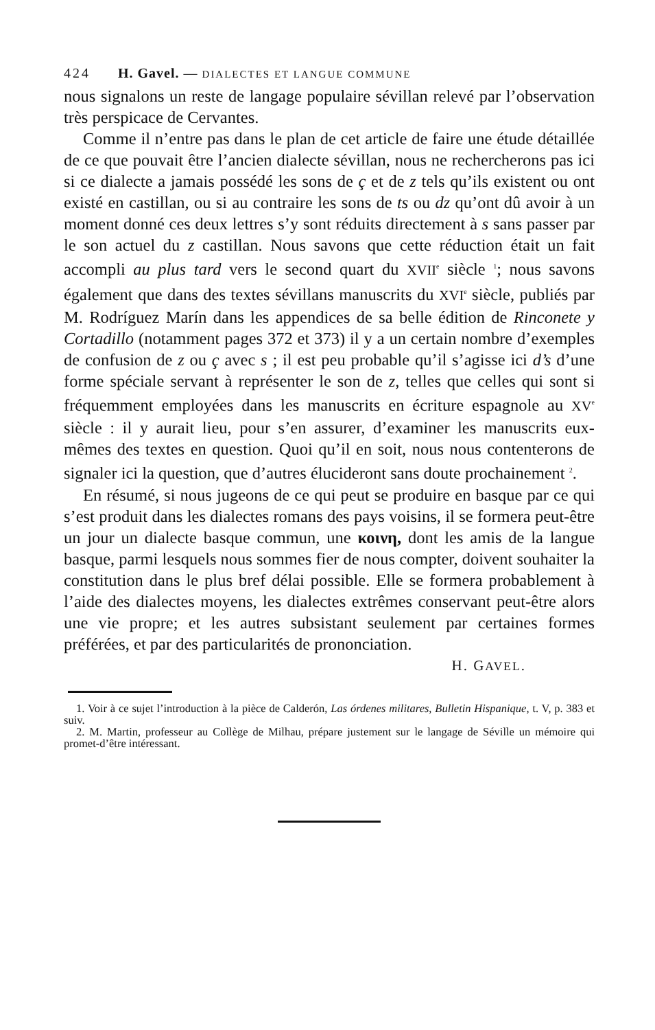424 H. Gavel. — DIALECTES ET LANGUE COMMUNE
nous signalons un reste de langage populaire sévillan relevé par l’observation très perspicace de Cervantes.
Comme il n’entre pas dans le plan de cet article de faire une étude détaillée de ce que pouvait être l’ancien dialecte sévillan, nous ne rechercherons pas ici si ce dialecte a jamais possédé les sons de ç et de z tels qu’ils existent ou ont existé en castillan, ou si au contraire les sons de ts ou dz qu’ont dû avoir à un moment donné ces deux lettres s’y sont réduits directement à s sans passer par le son actuel du z castillan. Nous savons que cette réduction était un fait accompli au plus tard vers le second quart du XVII<sup>e</sup> siècle <sup>1</sup>; nous savons également que dans des textes sévillans manuscrits du XVI<sup>e</sup> siècle, publiés par M. Rodríguez Marín dans les appendices de sa belle édition de Rinconete y Cortadillo (notamment pages 372 et 373) il y a un certain nombre d’exemples de confusion de z ou ç avec s ; il est peu probable qu’il s’agisse ici d’s d’une forme spéciale servant à représenter le son de z, telles que celles qui sont si fréquemment employées dans les manuscrits en écriture espagnole au XV<sup>e</sup> siècle : il y aurait lieu, pour s’en assurer, d’examiner les manuscrits eux-mêmes des textes en question. Quoi qu’il en soit, nous nous contenterons de signaler ici la question, que d’autres élucideront sans doute prochainement <sup>2</sup>.
En résumé, si nous jugeons de ce qui peut se produire en basque par ce qui s’est produit dans les dialectes romans des pays voisins, il se formera peut-être un jour un dialecte basque commun, une κοινη, dont les amis de la langue basque, parmi lesquels nous sommes fier de nous compter, doivent souhaiter la constitution dans le plus bref délai possible. Elle se formera probablement à l’aide des dialectes moyens, les dialectes extrêmes conservant peut-être alors une vie propre; et les autres subsistant seulement par certaines formes préférées, et par des particularités de prononciation.
H. GAVEL.
1. Voir à ce sujet l’introduction à la pièce de Calderón, Las órdenes militares, Bulletin Hispanique, t. V, p. 383 et suiv.
2. M. Martin, professeur au Collège de Milhau, prépare justement sur le langage de Séville un mémoire qui promet-d’être intéressant.